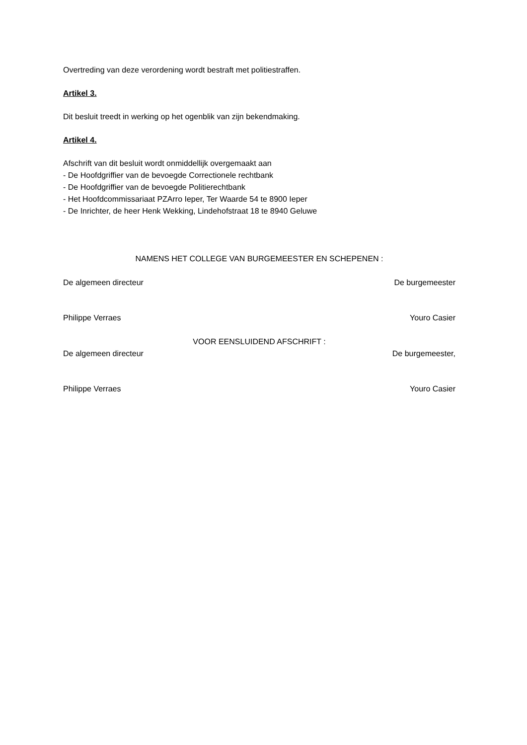Overtreding van deze verordening wordt bestraft met politiestraffen.
Artikel 3.
Dit besluit treedt in werking op het ogenblik van zijn bekendmaking.
Artikel 4.
Afschrift van dit besluit wordt onmiddellijk overgemaakt aan
- De Hoofdgriffier van de bevoegde Correctionele rechtbank
- De Hoofdgriffier van de bevoegde Politierechtbank
- Het Hoofdcommissariaat PZArro Ieper, Ter Waarde 54 te 8900 Ieper
- De Inrichter, de heer Henk Wekking, Lindehofstraat 18 te 8940 Geluwe
NAMENS HET COLLEGE VAN BURGEMEESTER EN SCHEPENEN :
De algemeen directeur De burgemeester
Philippe Verraes Youro Casier
VOOR EENSLUIDEND AFSCHRIFT :
De algemeen directeur De burgemeester,
Philippe Verraes Youro Casier